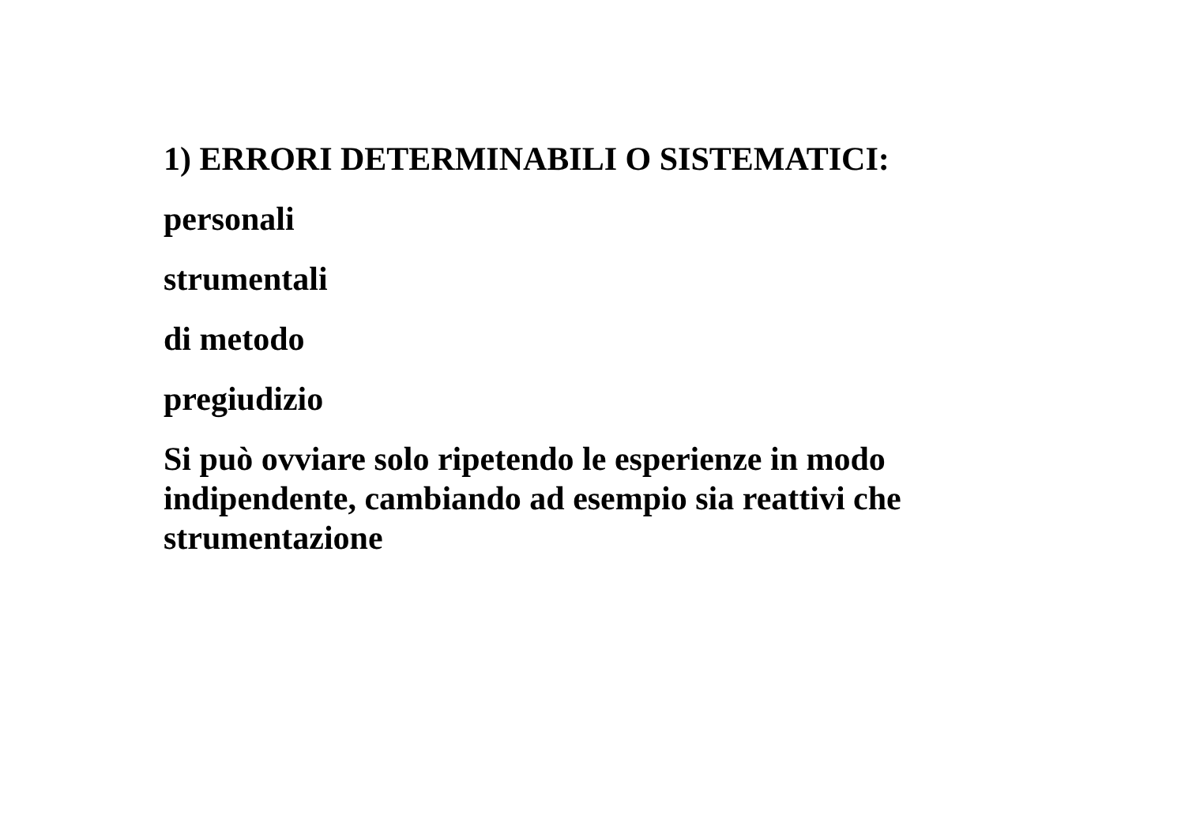1) ERRORI DETERMINABILI O SISTEMATICI:
personali
strumentali
di metodo
pregiudizio
Si può ovviare solo ripetendo le esperienze in modo
indipendente, cambiando ad esempio sia reattivi che
strumentazione